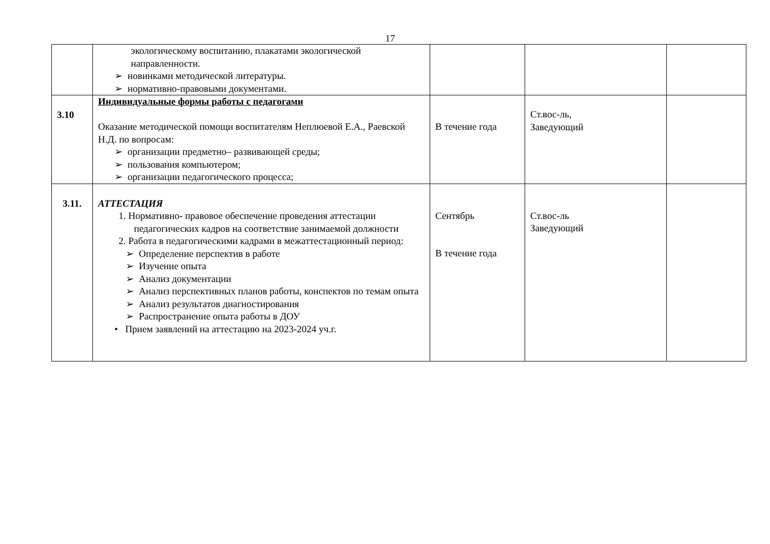17
| | экологическому воспитанию, плакатами экологической направленности. ➢ новинками методической литературы. ➢ нормативно-правовыми документами. | | | |
| 3.10 | Индивидуальные формы работы с педагогами Оказание методической помощи воспитателям Неплюевой Е.А., Раевской Н.Д. по вопросам: ➢ организации предметно– развивающей среды; ➢ пользования компьютером; ➢ организации педагогического процесса; | В течение года | Ст.вос-ль, Заведующий | |
| 3.11. | АТТЕСТАЦИЯ 1. Нормативно- правовое обеспечение проведения аттестации педагогических кадров на соответствие занимаемой должности 2. Работа в педагогическими кадрами в межаттестационный период: ➢ Определение перспектив в работе ➢ Изучение опыта ➢ Анализ документации ➢ Анализ перспективных планов работы, конспектов по темам опыта ➢ Анализ результатов диагностирования ➢ Распространение опыта работы в ДОУ • Прием заявлений на аттестацию на 2023-2024 уч.г. | Сентябрь В течение года | Ст.вос-ль Заведующий | |